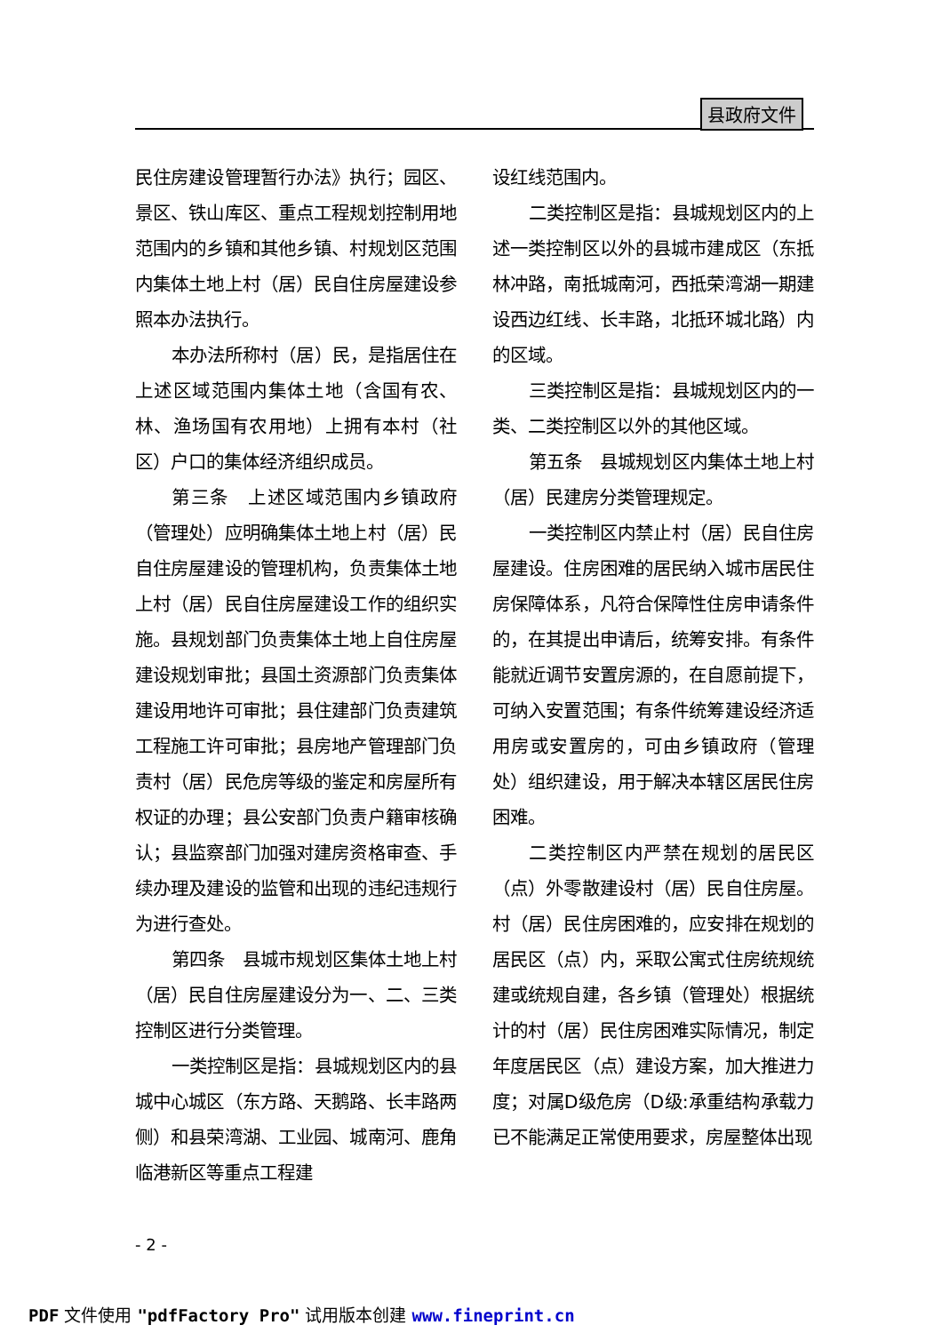县政府文件
民住房建设管理暂行办法》执行；园区、景区、铁山库区、重点工程规划控制用地范围内的乡镇和其他乡镇、村规划区范围内集体土地上村（居）民自住房屋建设参照本办法执行。
本办法所称村（居）民，是指居住在上述区域范围内集体土地（含国有农、林、渔场国有农用地）上拥有本村（社区）户口的集体经济组织成员。
第三条　上述区域范围内乡镇政府（管理处）应明确集体土地上村（居）民自住房屋建设的管理机构，负责集体土地上村（居）民自住房屋建设工作的组织实施。县规划部门负责集体土地上自住房屋建设规划审批；县国土资源部门负责集体建设用地许可审批；县住建部门负责建筑工程施工许可审批；县房地产管理部门负责村（居）民危房等级的鉴定和房屋所有权证的办理；县公安部门负责户籍审核确认；县监察部门加强对建房资格审查、手续办理及建设的监管和出现的违纪违规行为进行查处。
第四条　县城市规划区集体土地上村（居）民自住房屋建设分为一、二、三类控制区进行分类管理。
一类控制区是指：县城规划区内的县城中心城区（东方路、天鹅路、长丰路两侧）和县荣湾湖、工业园、城南河、鹿角临港新区等重点工程建
设红线范围内。
二类控制区是指：县城规划区内的上述一类控制区以外的县城市建成区（东抵林冲路，南抵城南河，西抵荣湾湖一期建设西边红线、长丰路，北抵环城北路）内的区域。
三类控制区是指：县城规划区内的一类、二类控制区以外的其他区域。
第五条　县城规划区内集体土地上村（居）民建房分类管理规定。
一类控制区内禁止村（居）民自住房屋建设。住房困难的居民纳入城市居民住房保障体系，凡符合保障性住房申请条件的，在其提出申请后，统筹安排。有条件能就近调节安置房源的，在自愿前提下，可纳入安置范围；有条件统筹建设经济适用房或安置房的，可由乡镇政府（管理处）组织建设，用于解决本辖区居民住房困难。
二类控制区内严禁在规划的居民区（点）外零散建设村（居）民自住房屋。村（居）民住房困难的，应安排在规划的居民区（点）内，采取公寓式住房统规统建或统规自建，各乡镇（管理处）根据统计的村（居）民住房困难实际情况，制定年度居民区（点）建设方案，加大推进力度；对属D级危房（D级:承重结构承载力已不能满足正常使用要求，房屋整体出现
- 2 -
PDF 文件使用 "pdfFactory Pro" 试用版本创建 www.fineprint.cn